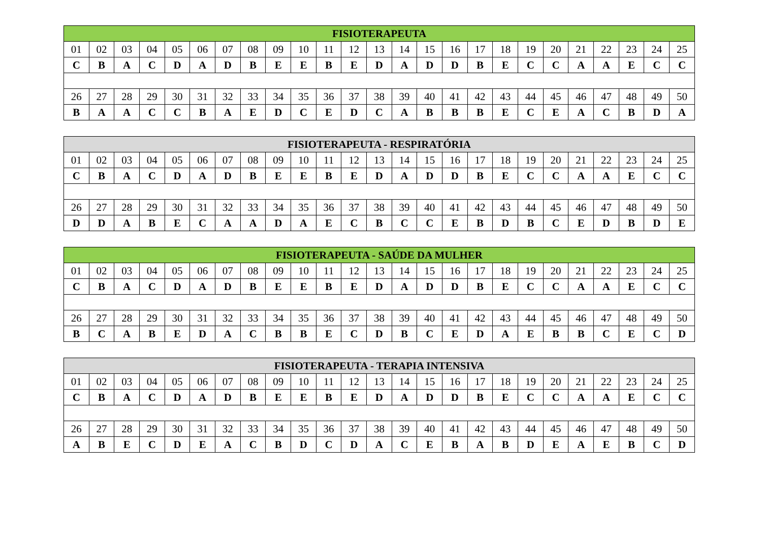| FISIOTERAPEUTA | | | | | | | | | | | | | | | | | | | | | | | | |
| --- | --- | --- | --- | --- | --- | --- | --- | --- | --- | --- | --- | --- | --- | --- | --- | --- | --- | --- | --- | --- | --- | --- | --- | --- |
| 01 | 02 | 03 | 04 | 05 | 06 | 07 | 08 | 09 | 10 | 11 | 12 | 13 | 14 | 15 | 16 | 17 | 18 | 19 | 20 | 21 | 22 | 23 | 24 | 25 |
| C | B | A | C | D | A | D | B | E | E | B | E | D | A | D | D | B | E | C | C | A | A | E | C | C |
| 26 | 27 | 28 | 29 | 30 | 31 | 32 | 33 | 34 | 35 | 36 | 37 | 38 | 39 | 40 | 41 | 42 | 43 | 44 | 45 | 46 | 47 | 48 | 49 | 50 |
| B | A | A | C | C | B | A | E | D | C | E | D | C | A | B | B | B | E | C | E | A | C | B | D | A |
| FISIOTERAPEUTA - RESPIRATÓRIA | | | | | | | | | | | | | | | | | | | | | | | | |
| --- | --- | --- | --- | --- | --- | --- | --- | --- | --- | --- | --- | --- | --- | --- | --- | --- | --- | --- | --- | --- | --- | --- | --- | --- |
| 01 | 02 | 03 | 04 | 05 | 06 | 07 | 08 | 09 | 10 | 11 | 12 | 13 | 14 | 15 | 16 | 17 | 18 | 19 | 20 | 21 | 22 | 23 | 24 | 25 |
| C | B | A | C | D | A | D | B | E | E | B | E | D | A | D | D | B | E | C | C | A | A | E | C | C |
| 26 | 27 | 28 | 29 | 30 | 31 | 32 | 33 | 34 | 35 | 36 | 37 | 38 | 39 | 40 | 41 | 42 | 43 | 44 | 45 | 46 | 47 | 48 | 49 | 50 |
| D | D | A | B | E | C | A | A | D | A | E | C | B | C | C | E | B | D | B | C | E | D | B | D | E |
| FISIOTERAPEUTA - SAÚDE DA MULHER | | | | | | | | | | | | | | | | | | | | | | | | |
| --- | --- | --- | --- | --- | --- | --- | --- | --- | --- | --- | --- | --- | --- | --- | --- | --- | --- | --- | --- | --- | --- | --- | --- | --- |
| 01 | 02 | 03 | 04 | 05 | 06 | 07 | 08 | 09 | 10 | 11 | 12 | 13 | 14 | 15 | 16 | 17 | 18 | 19 | 20 | 21 | 22 | 23 | 24 | 25 |
| C | B | A | C | D | A | D | B | E | E | B | E | D | A | D | D | B | E | C | C | A | A | E | C | C |
| 26 | 27 | 28 | 29 | 30 | 31 | 32 | 33 | 34 | 35 | 36 | 37 | 38 | 39 | 40 | 41 | 42 | 43 | 44 | 45 | 46 | 47 | 48 | 49 | 50 |
| B | C | A | B | E | D | A | C | B | B | E | C | D | B | C | E | D | A | E | B | B | C | E | C | D |
| FISIOTERAPEUTA - TERAPIA INTENSIVA | | | | | | | | | | | | | | | | | | | | | | | | |
| --- | --- | --- | --- | --- | --- | --- | --- | --- | --- | --- | --- | --- | --- | --- | --- | --- | --- | --- | --- | --- | --- | --- | --- | --- |
| 01 | 02 | 03 | 04 | 05 | 06 | 07 | 08 | 09 | 10 | 11 | 12 | 13 | 14 | 15 | 16 | 17 | 18 | 19 | 20 | 21 | 22 | 23 | 24 | 25 |
| C | B | A | C | D | A | D | B | E | E | B | E | D | A | D | D | B | E | C | C | A | A | E | C | C |
| 26 | 27 | 28 | 29 | 30 | 31 | 32 | 33 | 34 | 35 | 36 | 37 | 38 | 39 | 40 | 41 | 42 | 43 | 44 | 45 | 46 | 47 | 48 | 49 | 50 |
| A | B | E | C | D | E | A | C | B | D | C | D | A | C | E | B | A | B | D | E | A | E | B | C | D |